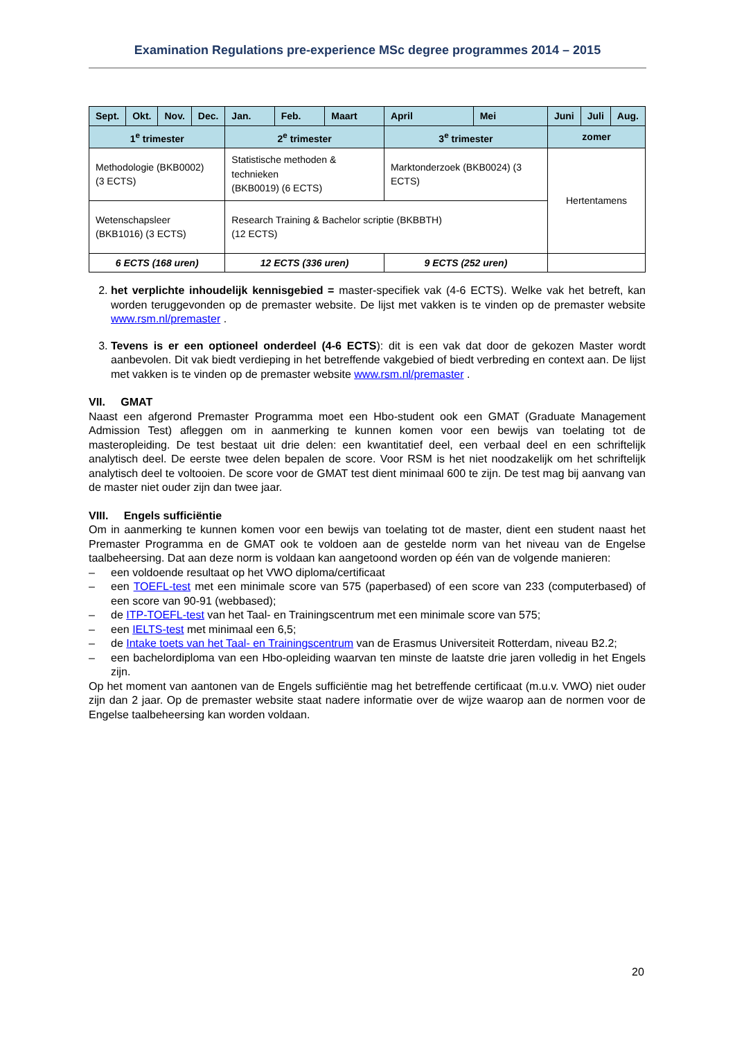Examination Regulations pre-experience MSc degree programmes 2014 – 2015
| Sept. | Okt. | Nov. | Dec. | Jan. | Feb. | Maart | April | Mei | Juni | Juli | Aug. |
| --- | --- | --- | --- | --- | --- | --- | --- | --- | --- | --- | --- |
| 1<sup>e</sup> trimester | | | | 2<sup>e</sup> trimester | | | 3<sup>e</sup> trimester | | zomer | | |
| Methodologie (BKB0002) (3 ECTS) | | | | Statistische methoden & technieken (BKB0019) (6 ECTS) | | | Marktonderzoek (BKB0024) (3 ECTS) | | Hertentamens | | |
| Wetenschapsleer (BKB1016) (3 ECTS) | | | | Research Training & Bachelor scriptie (BKBBTH) (12 ECTS) | | | | | | | |
| 6 ECTS (168 uren) | | | | 12 ECTS (336 uren) | | | 9 ECTS (252 uren) | | | | |
2. het verplichte inhoudelijk kennisgebied = master-specifiek vak (4-6 ECTS). Welke vak het betreft, kan worden teruggevonden op de premaster website. De lijst met vakken is te vinden op de premaster website www.rsm.nl/premaster .
3. Tevens is er een optioneel onderdeel (4-6 ECTS): dit is een vak dat door de gekozen Master wordt aanbevolen. Dit vak biedt verdieping in het betreffende vakgebied of biedt verbreding en context aan. De lijst met vakken is te vinden op de premaster website www.rsm.nl/premaster .
VII. GMAT
Naast een afgerond Premaster Programma moet een Hbo-student ook een GMAT (Graduate Management Admission Test) afleggen om in aanmerking te kunnen komen voor een bewijs van toelating tot de masteropleiding. De test bestaat uit drie delen: een kwantitatief deel, een verbaal deel en een schriftelijk analytisch deel. De eerste twee delen bepalen de score. Voor RSM is het niet noodzakelijk om het schriftelijk analytisch deel te voltooien. De score voor de GMAT test dient minimaal 600 te zijn. De test mag bij aanvang van de master niet ouder zijn dan twee jaar.
VIII. Engels sufficiëntie
Om in aanmerking te kunnen komen voor een bewijs van toelating tot de master, dient een student naast het Premaster Programma en de GMAT ook te voldoen aan de gestelde norm van het niveau van de Engelse taalbeheersing. Dat aan deze norm is voldaan kan aangetoond worden op één van de volgende manieren:
– een voldoende resultaat op het VWO diploma/certificaat
– een TOEFL-test met een minimale score van 575 (paperbased) of een score van 233 (computerbased) of een score van 90-91 (webbased);
– de ITP-TOEFL-test van het Taal- en Trainingscentrum met een minimale score van 575;
– een IELTS-test met minimaal een 6,5;
– de Intake toets van het Taal- en Trainingscentrum van de Erasmus Universiteit Rotterdam, niveau B2.2;
– een bachelordiploma van een Hbo-opleiding waarvan ten minste de laatste drie jaren volledig in het Engels zijn.
Op het moment van aantonen van de Engels sufficiëntie mag het betreffende certificaat (m.u.v. VWO) niet ouder zijn dan 2 jaar. Op de premaster website staat nadere informatie over de wijze waarop aan de normen voor de Engelse taalbeheersing kan worden voldaan.
20